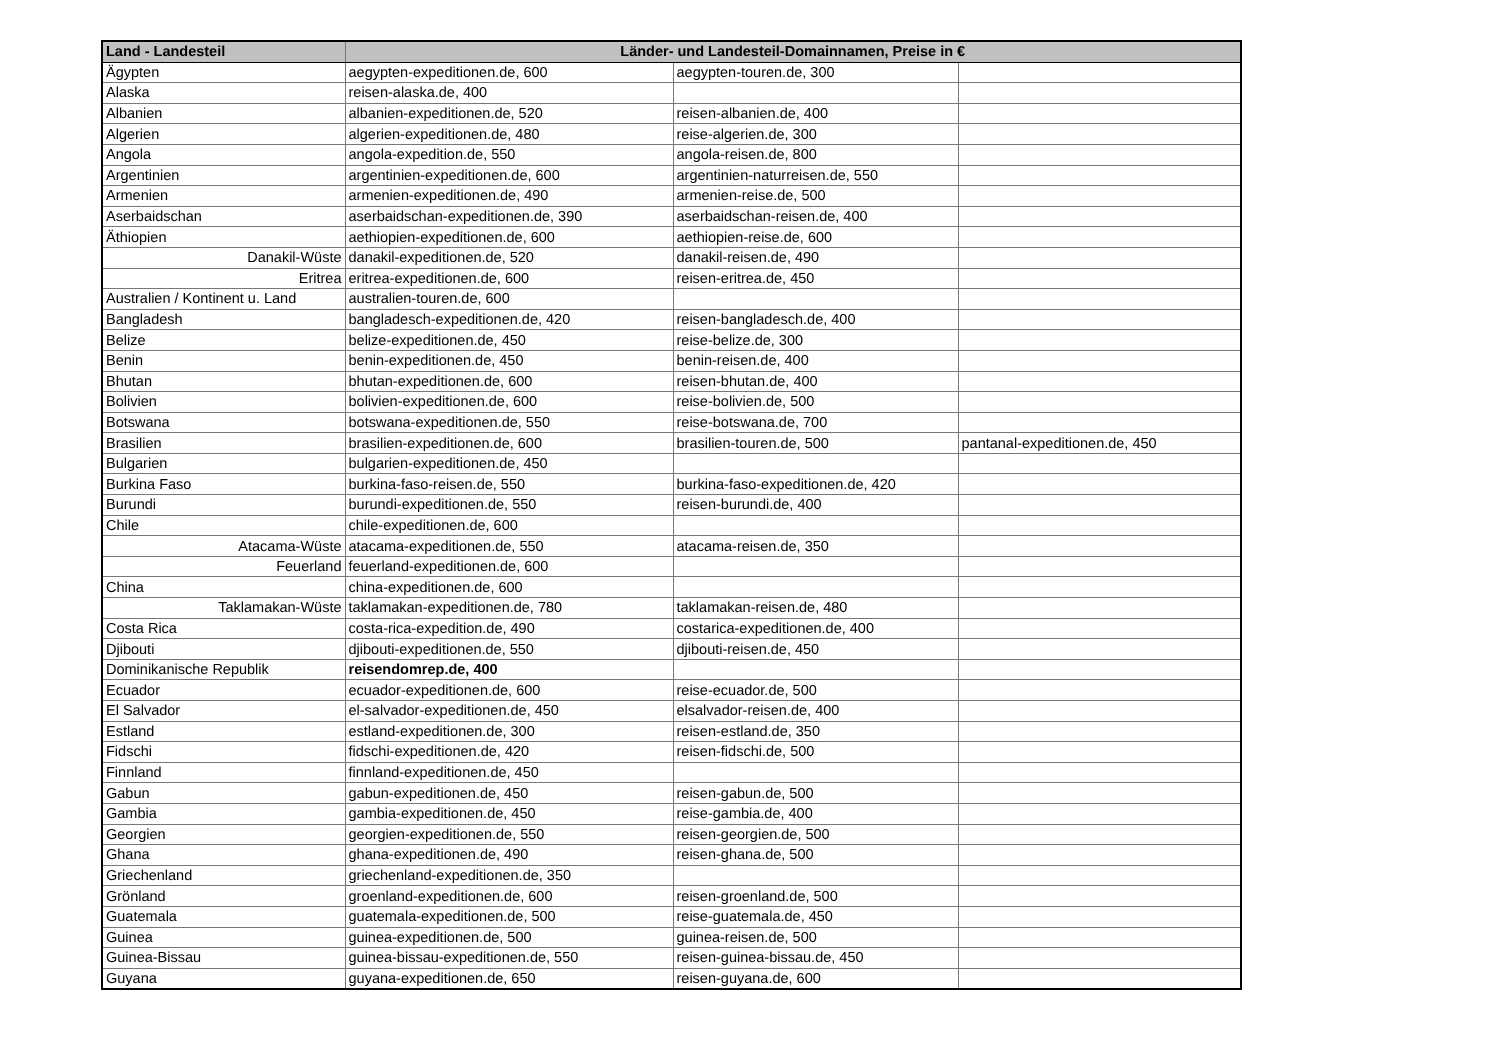| Land - Landesteil | Länder- und Landesteil-Domainnamen, Preise in € | | |
| --- | --- | --- | --- |
| Ägypten | aegypten-expeditionen.de, 600 | aegypten-touren.de, 300 | |
| Alaska | reisen-alaska.de, 400 | | |
| Albanien | albanien-expeditionen.de, 520 | reisen-albanien.de, 400 | |
| Algerien | algerien-expeditionen.de, 480 | reise-algerien.de, 300 | |
| Angola | angola-expedition.de, 550 | angola-reisen.de, 800 | |
| Argentinien | argentinien-expeditionen.de, 600 | argentinien-naturreisen.de, 550 | |
| Armenien | armenien-expeditionen.de, 490 | armenien-reise.de, 500 | |
| Aserbaidschan | aserbaidschan-expeditionen.de, 390 | aserbaidschan-reisen.de, 400 | |
| Äthiopien | aethiopien-expeditionen.de, 600 | aethiopien-reise.de, 600 | |
| Danakil-Wüste | danakil-expeditionen.de, 520 | danakil-reisen.de, 490 | |
| Eritrea | eritrea-expeditionen.de, 600 | reisen-eritrea.de, 450 | |
| Australien / Kontinent u. Land | australien-touren.de, 600 | | |
| Bangladesh | bangladesch-expeditionen.de, 420 | reisen-bangladesch.de, 400 | |
| Belize | belize-expeditionen.de, 450 | reise-belize.de, 300 | |
| Benin | benin-expeditionen.de, 450 | benin-reisen.de, 400 | |
| Bhutan | bhutan-expeditionen.de, 600 | reisen-bhutan.de, 400 | |
| Bolivien | bolivien-expeditionen.de, 600 | reise-bolivien.de, 500 | |
| Botswana | botswana-expeditionen.de, 550 | reise-botswana.de, 700 | |
| Brasilien | brasilien-expeditionen.de, 600 | brasilien-touren.de, 500 | pantanal-expeditionen.de, 450 |
| Bulgarien | bulgarien-expeditionen.de, 450 | | |
| Burkina Faso | burkina-faso-reisen.de, 550 | burkina-faso-expeditionen.de, 420 | |
| Burundi | burundi-expeditionen.de, 550 | reisen-burundi.de, 400 | |
| Chile | chile-expeditionen.de, 600 | | |
| Atacama-Wüste | atacama-expeditionen.de, 550 | atacama-reisen.de, 350 | |
| Feuerland | feuerland-expeditionen.de, 600 | | |
| China | china-expeditionen.de, 600 | | |
| Taklamakan-Wüste | taklamakan-expeditionen.de, 780 | taklamakan-reisen.de, 480 | |
| Costa Rica | costa-rica-expedition.de, 490 | costarica-expeditionen.de, 400 | |
| Djibouti | djibouti-expeditionen.de, 550 | djibouti-reisen.de, 450 | |
| Dominikanische Republik | reisendomrep.de, 400 | | |
| Ecuador | ecuador-expeditionen.de, 600 | reise-ecuador.de, 500 | |
| El Salvador | el-salvador-expeditionen.de, 450 | elsalvador-reisen.de, 400 | |
| Estland | estland-expeditionen.de, 300 | reisen-estland.de, 350 | |
| Fidschi | fidschi-expeditionen.de, 420 | reisen-fidschi.de, 500 | |
| Finnland | finnland-expeditionen.de, 450 | | |
| Gabun | gabun-expeditionen.de, 450 | reisen-gabun.de, 500 | |
| Gambia | gambia-expeditionen.de, 450 | reise-gambia.de, 400 | |
| Georgien | georgien-expeditionen.de, 550 | reisen-georgien.de, 500 | |
| Ghana | ghana-expeditionen.de, 490 | reisen-ghana.de, 500 | |
| Griechenland | griechenland-expeditionen.de, 350 | | |
| Grönland | groenland-expeditionen.de, 600 | reisen-groenland.de, 500 | |
| Guatemala | guatemala-expeditionen.de, 500 | reise-guatemala.de, 450 | |
| Guinea | guinea-expeditionen.de, 500 | guinea-reisen.de, 500 | |
| Guinea-Bissau | guinea-bissau-expeditionen.de, 550 | reisen-guinea-bissau.de, 450 | |
| Guyana | guyana-expeditionen.de, 650 | reisen-guyana.de, 600 | |